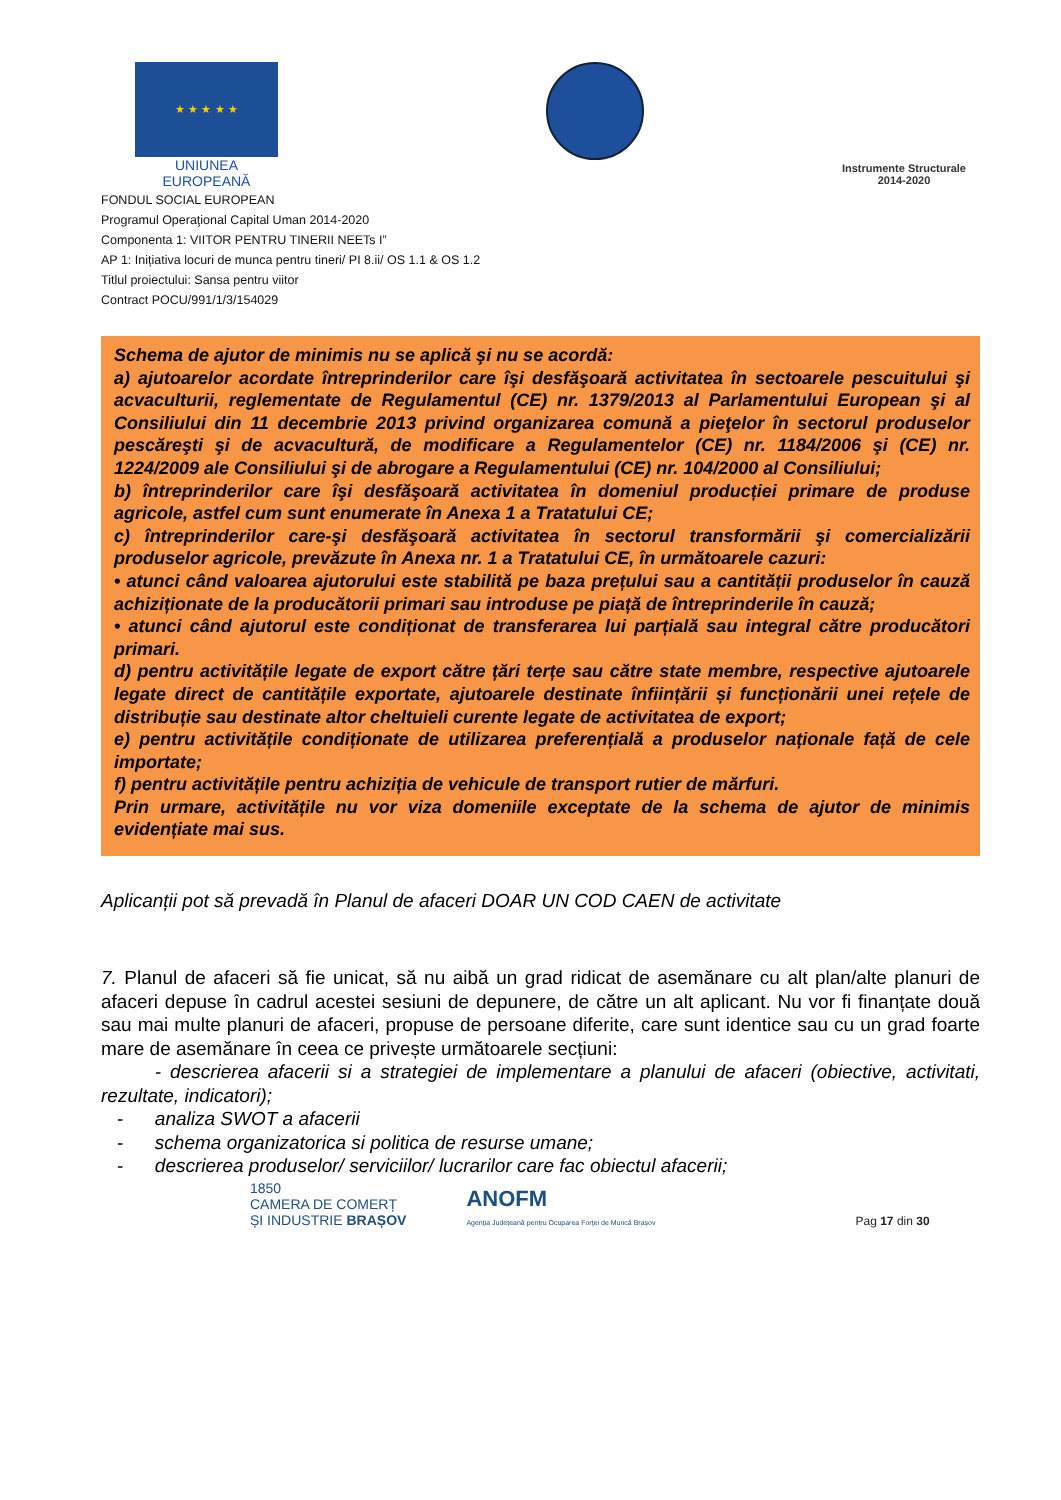★ ★ ★ ★ ★
UNIUNEA EUROPEANĂ
Instrumente Structurale
2014-2020
FONDUL SOCIAL EUROPEAN
Programul Operaţional Capital Uman 2014-2020
Componenta 1: VIITOR PENTRU TINERII NEETs I”
AP 1: Inițiativa locuri de munca pentru tineri/ PI 8.ii/ OS 1.1 & OS 1.2
Titlul proiectului: Sansa pentru viitor
Contract POCU/991/1/3/154029
Schema de ajutor de minimis nu se aplică şi nu se acordă:
a) ajutoarelor acordate întreprinderilor care îşi desfăşoară activitatea în sectoarele pescuitului şi acvaculturii, reglementate de Regulamentul (CE) nr. 1379/2013 al Parlamentului European şi al Consiliului din 11 decembrie 2013 privind organizarea comună a pieţelor în sectorul produselor pescăreşti şi de acvacultură, de modificare a Regulamentelor (CE) nr. 1184/2006 şi (CE) nr. 1224/2009 ale Consiliului şi de abrogare a Regulamentului (CE) nr. 104/2000 al Consiliului;
b) întreprinderilor care îşi desfăşoară activitatea în domeniul producției primare de produse agricole, astfel cum sunt enumerate în Anexa 1 a Tratatului CE;
c) întreprinderilor care-şi desfăşoară activitatea în sectorul transformării şi comercializării produselor agricole, prevăzute în Anexa nr. 1 a Tratatului CE, în următoarele cazuri:
• atunci când valoarea ajutorului este stabilită pe baza prețului sau a cantității produselor în cauză achiziționate de la producătorii primari sau introduse pe piață de întreprinderile în cauză;
• atunci când ajutorul este condiționat de transferarea lui parțială sau integral către producători primari.
d) pentru activitățile legate de export către țări terțe sau către state membre, respective ajutoarele legate direct de cantitățile exportate, ajutoarele destinate înființării și funcționării unei rețele de distribuție sau destinate altor cheltuieli curente legate de activitatea de export;
e) pentru activitățile condiționate de utilizarea preferențială a produselor naționale față de cele importate;
f) pentru activitățile pentru achiziția de vehicule de transport rutier de mărfuri.
Prin urmare, activitățile nu vor viza domeniile exceptate de la schema de ajutor de minimis evidențiate mai sus.
Aplicanții pot să prevadă în Planul de afaceri DOAR UN COD CAEN de activitate
7. Planul de afaceri să fie unicat, să nu aibă un grad ridicat de asemănare cu alt plan/alte planuri de afaceri depuse în cadrul acestei sesiuni de depunere, de către un alt aplicant. Nu vor fi finanțate două sau mai multe planuri de afaceri, propuse de persoane diferite, care sunt identice sau cu un grad foarte mare de asemănare în ceea ce privește următoarele secțiuni:
- descrierea afacerii si a strategiei de implementare a planului de afaceri (obiective, activitati, rezultate, indicatori);
- analiza SWOT a afacerii
- schema organizatorica si politica de resurse umane;
- descrierea produselor/ serviciilor/ lucrarilor care fac obiectul afacerii;
1850
CAMERA DE COMERȚ
ȘI INDUSTRIE BRAȘOV
ANOFM
Agenția Județeană pentru Ocuparea Forței de Muncă Brașov
Pag 17 din 30